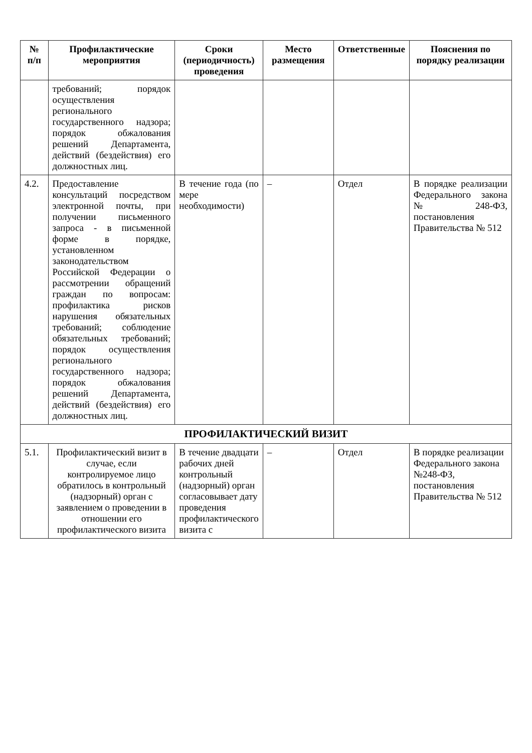| № п/п | Профилактические мероприятия | Сроки (периодичность) проведения | Место размещения | Ответственные | Пояснения по порядку реализации |
| --- | --- | --- | --- | --- | --- |
| | требований; порядок осуществления регионального государственного надзора; порядок обжалования решений Департамента, действий (бездействия) его должностных лиц. | | | | |
| 4.2. | Предоставление консультаций посредством электронной почты, при получении письменного запроса - в письменной форме в порядке, установленном законодательством Российской Федерации о рассмотрении обращений граждан по вопросам: профилактика рисков нарушения обязательных требований; соблюдение обязательных требований; порядок осуществления регионального государственного надзора; порядок обжалования решений Департамента, действий (бездействия) его должностных лиц. | В течение года (по мере необходимости) | – | Отдел | В порядке реализации Федерального закона №248-ФЗ, постановления Правительства № 512 |
| ПРОФИЛАКТИЧЕСКИЙ ВИЗИТ | | | | | |
| 5.1. | Профилактический визит в случае, если контролируемое лицо обратилось в контрольный (надзорный) орган с заявлением о проведении в отношении его профилактического визита | В течение двадцати рабочих дней контрольный (надзорный) орган согласовывает дату проведения профилактического визита с | – | Отдел | В порядке реализации Федерального закона №248-ФЗ, постановления Правительства № 512 |